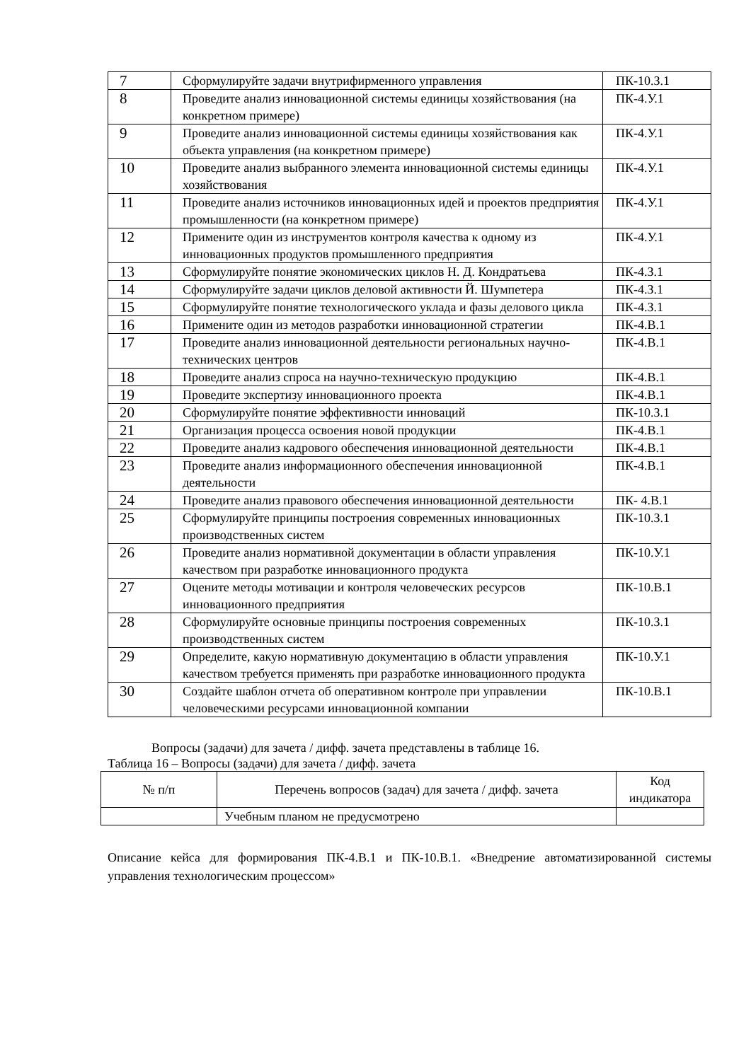| 7 | Сформулируйте задачи внутрифирменного управления | ПК-10.З.1 |
| 8 | Проведите анализ инновационной системы единицы хозяйствования (на конкретном примере) | ПК-4.У.1 |
| 9 | Проведите анализ инновационной системы единицы хозяйствования как объекта управления (на конкретном примере) | ПК-4.У.1 |
| 10 | Проведите анализ выбранного элемента инновационной системы единицы хозяйствования | ПК-4.У.1 |
| 11 | Проведите анализ источников инновационных идей и проектов предприятия промышленности (на конкретном примере) | ПК-4.У.1 |
| 12 | Примените один из инструментов контроля качества к одному из инновационных продуктов промышленного предприятия | ПК-4.У.1 |
| 13 | Сформулируйте понятие экономических циклов Н. Д. Кондратьева | ПК-4.З.1 |
| 14 | Сформулируйте задачи циклов деловой активности Й. Шумпетера | ПК-4.З.1 |
| 15 | Сформулируйте понятие технологического уклада и фазы делового цикла | ПК-4.З.1 |
| 16 | Примените один из методов разработки инновационной стратегии | ПК-4.В.1 |
| 17 | Проведите анализ инновационной деятельности региональных научно-технических центров | ПК-4.В.1 |
| 18 | Проведите анализ спроса на научно-техническую продукцию | ПК-4.В.1 |
| 19 | Проведите экспертизу инновационного проекта | ПК-4.В.1 |
| 20 | Сформулируйте понятие эффективности инноваций | ПК-10.З.1 |
| 21 | Организация процесса освоения новой продукции | ПК-4.В.1 |
| 22 | Проведите анализ кадрового обеспечения инновационной деятельности | ПК-4.В.1 |
| 23 | Проведите анализ информационного обеспечения инновационной деятельности | ПК-4.В.1 |
| 24 | Проведите анализ правового обеспечения инновационной деятельности | ПК- 4.В.1 |
| 25 | Сформулируйте принципы построения современных инновационных производственных систем | ПК-10.З.1 |
| 26 | Проведите анализ нормативной документации в области управления качеством при разработке инновационного продукта | ПК-10.У.1 |
| 27 | Оцените методы мотивации и контроля человеческих ресурсов инновационного предприятия | ПК-10.В.1 |
| 28 | Сформулируйте основные принципы построения современных производственных систем | ПК-10.З.1 |
| 29 | Определите, какую нормативную документацию в области управления качеством требуется применять при разработке инновационного продукта | ПК-10.У.1 |
| 30 | Создайте шаблон отчета об оперативном контроле при управлении человеческими ресурсами инновационной компании | ПК-10.В.1 |
Вопросы (задачи) для зачета / дифф. зачета представлены в таблице 16.
Таблица 16 – Вопросы (задачи) для зачета / дифф. зачета
| № п/п | Перечень вопросов (задач) для зачета / дифф. зачета | Код индикатора |
| --- | --- | --- |
| | Учебным планом не предусмотрено | |
Описание кейса для формирования ПК-4.В.1 и ПК-10.В.1. «Внедрение автоматизированной системы управления технологическим процессом»